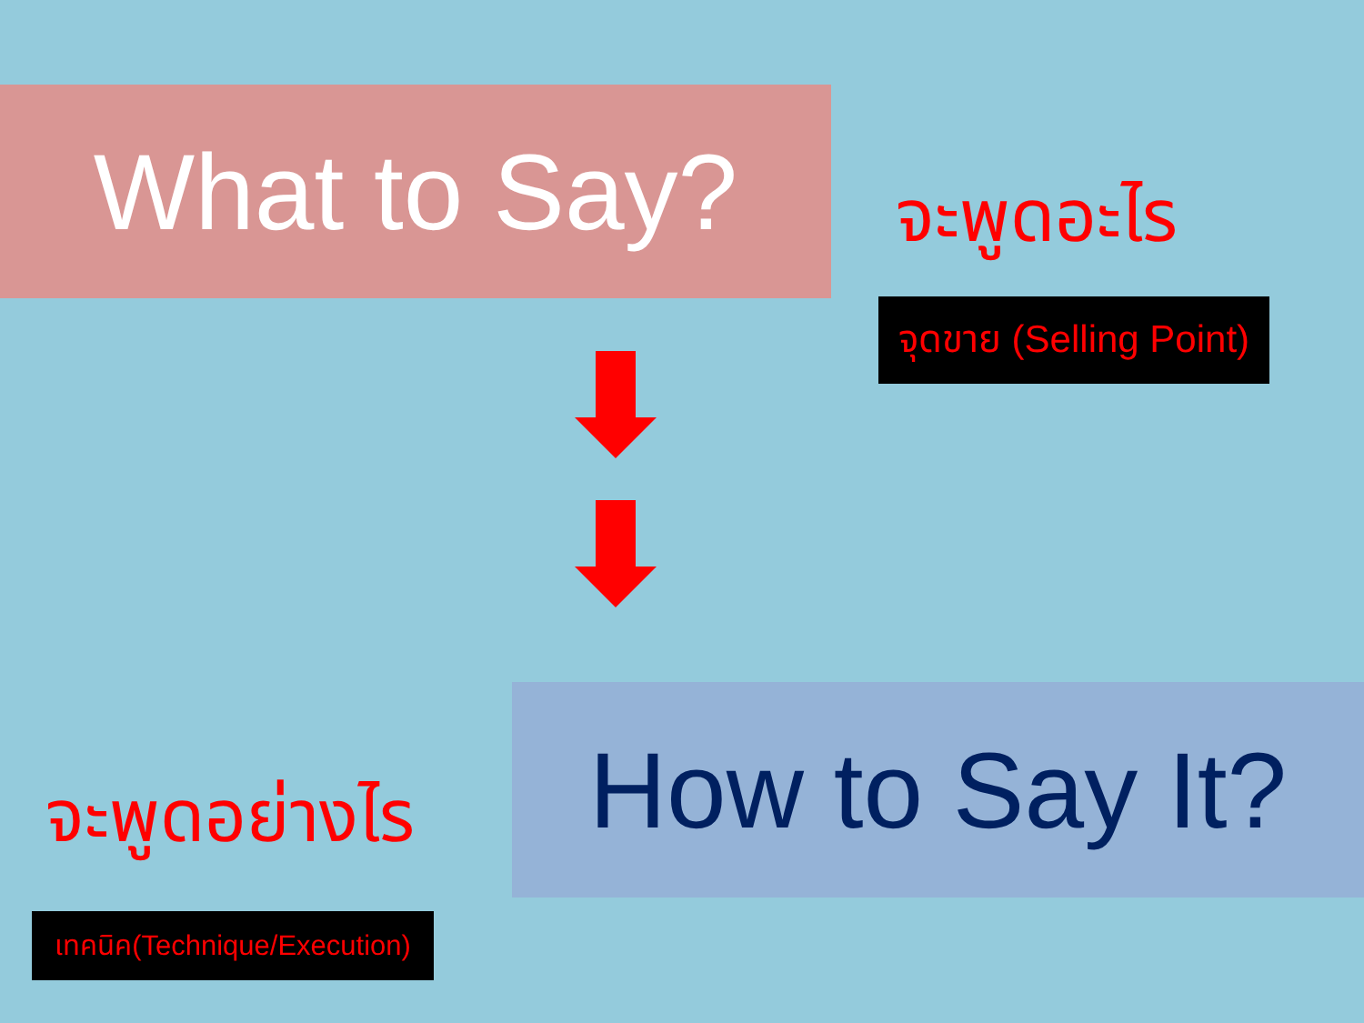What to Say?
จะพูดอะไร
จุดขาย (Selling Point)
จะพูดอย่างไร
How to Say It?
เทคนิค(Technique/Execution)